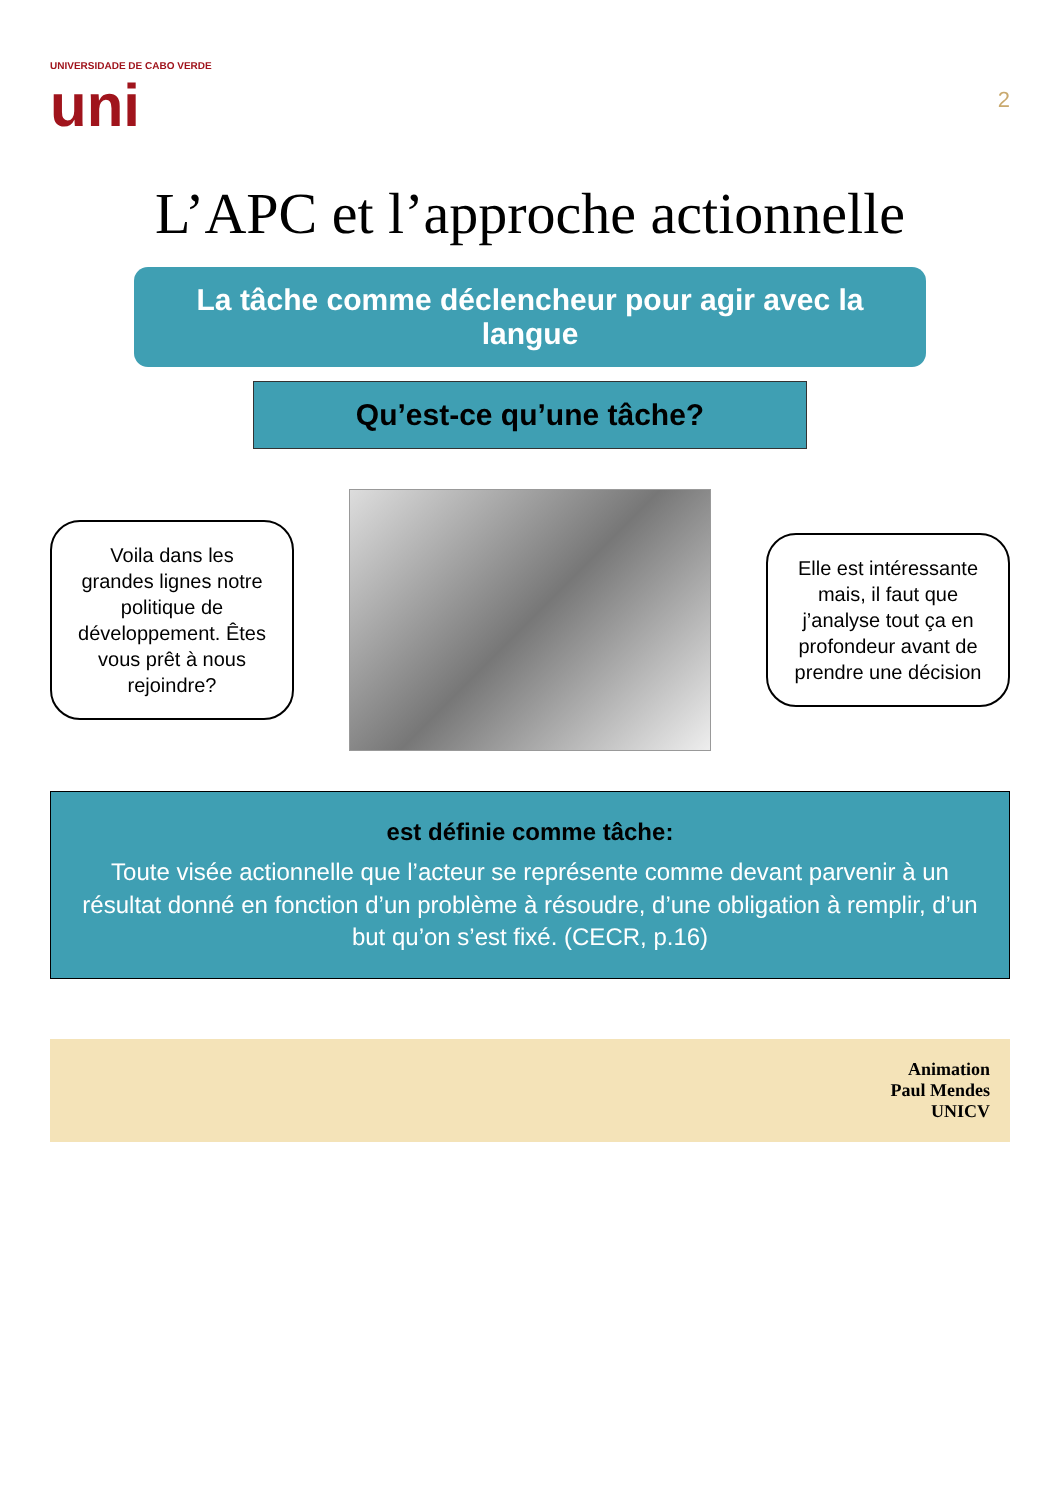UNIVERSIDADE DE CABO VERDE
uni
2
L’APC et l’approche actionnelle
La tâche comme déclencheur pour agir avec la langue
Qu’est-ce qu’une tâche?
Voila dans les grandes lignes notre politique de développement. Êtes vous prêt à nous rejoindre?
Elle est intéressante mais, il faut que j’analyse tout ça en profondeur avant de prendre une décision
est définie comme tâche:
Toute visée actionnelle que l’acteur se représente comme devant parvenir à un résultat donné en fonction d’un problème à résoudre, d’une obligation à remplir, d’un but qu’on s’est fixé. (CECR, p.16)
Animation
Paul Mendes
UNICV